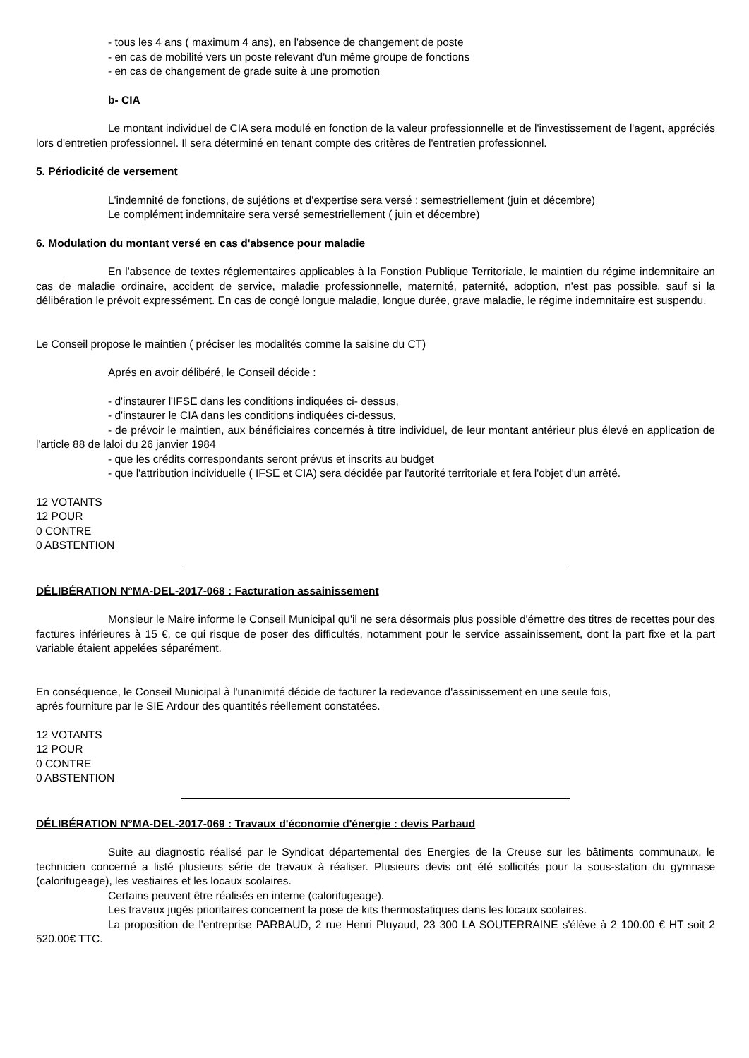- tous les 4 ans ( maximum 4 ans), en l'absence de changement de poste
- en cas de mobilité vers un poste relevant d'un même groupe de fonctions
- en cas de changement de grade suite à une promotion
b- CIA
Le montant individuel de CIA sera modulé en fonction de la valeur professionnelle et de l'investissement de l'agent, appréciés lors d'entretien professionnel. Il sera déterminé en tenant compte des critères de l'entretien professionnel.
5. Périodicité de versement
L'indemnité de fonctions, de sujétions et d'expertise sera versé : semestriellement (juin et décembre)
Le complément indemnitaire sera versé semestriellement ( juin et décembre)
6. Modulation du montant versé en cas d'absence pour maladie
En l'absence de textes réglementaires applicables à la Fonstion Publique Territoriale, le maintien du régime indemnitaire an cas de maladie ordinaire, accident de service, maladie professionnelle, maternité, paternité, adoption, n'est pas possible, sauf si la délibération le prévoit expressément. En cas de congé longue maladie, longue durée, grave maladie, le régime indemnitaire est suspendu.
Le Conseil propose le maintien ( préciser les modalités comme la saisine du CT)
Aprés en avoir délibéré, le Conseil décide :
- d'instaurer l'IFSE dans les conditions indiquées ci- dessus,
- d'instaurer le CIA dans les conditions indiquées ci-dessus,
- de prévoir le maintien, aux bénéficiaires concernés à titre individuel, de leur montant antérieur plus élevé en application de l'article 88 de laloi du 26 janvier 1984
- que les crédits correspondants seront prévus et inscrits au budget
- que l'attribution individuelle ( IFSE et CIA) sera décidée par l'autorité territoriale et fera l'objet d'un arrêté.
12 VOTANTS
12 POUR
0 CONTRE
0 ABSTENTION
DÉLIBÉRATION N°MA-DEL-2017-068 : Facturation assainissement
Monsieur le Maire informe le Conseil Municipal qu'il ne sera désormais plus possible d'émettre des titres de recettes pour des factures inférieures à 15 €, ce qui risque de poser des difficultés, notamment pour le service assainissement, dont la part fixe et la part variable étaient appelées séparément.
En conséquence, le Conseil Municipal à l'unanimité décide de facturer la redevance d'assinissement en une seule fois,
aprés fourniture par le SIE Ardour des quantités réellement constatées.
12 VOTANTS
12 POUR
0 CONTRE
0 ABSTENTION
DÉLIBÉRATION N°MA-DEL-2017-069 : Travaux d'économie d'énergie : devis Parbaud
Suite au diagnostic réalisé par le Syndicat départemental des Energies de la Creuse sur les bâtiments communaux, le technicien concerné a listé plusieurs série de travaux à réaliser. Plusieurs devis ont été sollicités pour la sous-station du gymnase (calorifugeage), les vestiaires et les locaux scolaires.
Certains peuvent être réalisés en interne (calorifugeage).
Les travaux jugés prioritaires concernent la pose de kits thermostatiques dans les locaux scolaires.
La proposition de l'entreprise PARBAUD, 2 rue Henri Pluyaud, 23 300 LA SOUTERRAINE s'élève à 2 100.00 € HT soit 2 520.00€ TTC.